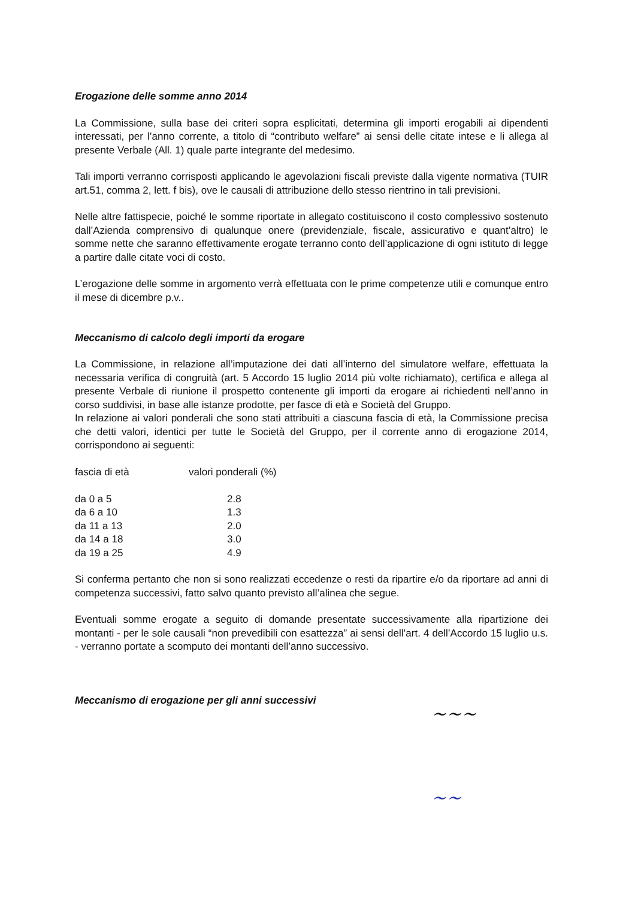Erogazione delle somme anno 2014
La Commissione, sulla base dei criteri sopra esplicitati, determina gli importi erogabili ai dipendenti interessati, per l’anno corrente, a titolo di “contributo welfare” ai sensi delle citate intese e li allega al presente Verbale (All. 1) quale parte integrante del medesimo.
Tali importi verranno corrisposti applicando le agevolazioni fiscali previste dalla vigente normativa (TUIR art.51, comma 2, lett. f bis), ove le causali di attribuzione dello stesso rientrino in tali previsioni.
Nelle altre fattispecie, poiché le somme riportate in allegato costituiscono il costo complessivo sostenuto dall’Azienda comprensivo di qualunque onere (previdenziale, fiscale, assicurativo e quant’altro) le somme nette che saranno effettivamente erogate terranno conto dell’applicazione di ogni istituto di legge a partire dalle citate voci di costo.
L’erogazione delle somme in argomento verrà effettuata con le prime competenze utili e comunque entro il mese di dicembre p.v..
Meccanismo di calcolo degli importi da erogare
La Commissione, in relazione all’imputazione dei dati all’interno del simulatore welfare, effettuata la necessaria verifica di congruità (art. 5 Accordo 15 luglio 2014 più volte richiamato), certifica e allega al presente Verbale di riunione il prospetto contenente gli importi da erogare ai richiedenti nell’anno in corso suddivisi, in base alle istanze prodotte, per fasce di età e Società del Gruppo.
In relazione ai valori ponderali che sono stati attribuiti a ciascuna fascia di età, la Commissione precisa che detti valori, identici per tutte le Società del Gruppo, per il corrente anno di erogazione 2014, corrispondono ai seguenti:
| fascia di età | valori ponderali (%) |
| da 0 a 5 | 2.8 |
| da 6 a 10 | 1.3 |
| da 11 a 13 | 2.0 |
| da 14 a 18 | 3.0 |
| da 19 a 25 | 4.9 |
Si conferma pertanto che non si sono realizzati eccedenze o resti da ripartire e/o da riportare ad anni di competenza successivi, fatto salvo quanto previsto all’alinea che segue.
Eventuali somme erogate a seguito di domande presentate successivamente alla ripartizione dei montanti - per le sole causali “non prevedibili con esattezza” ai sensi dell’art. 4 dell’Accordo 15 luglio u.s. - verranno portate a scomputo dei montanti dell’anno successivo.
Meccanismo di erogazione per gli anni successivi
~~~
~~